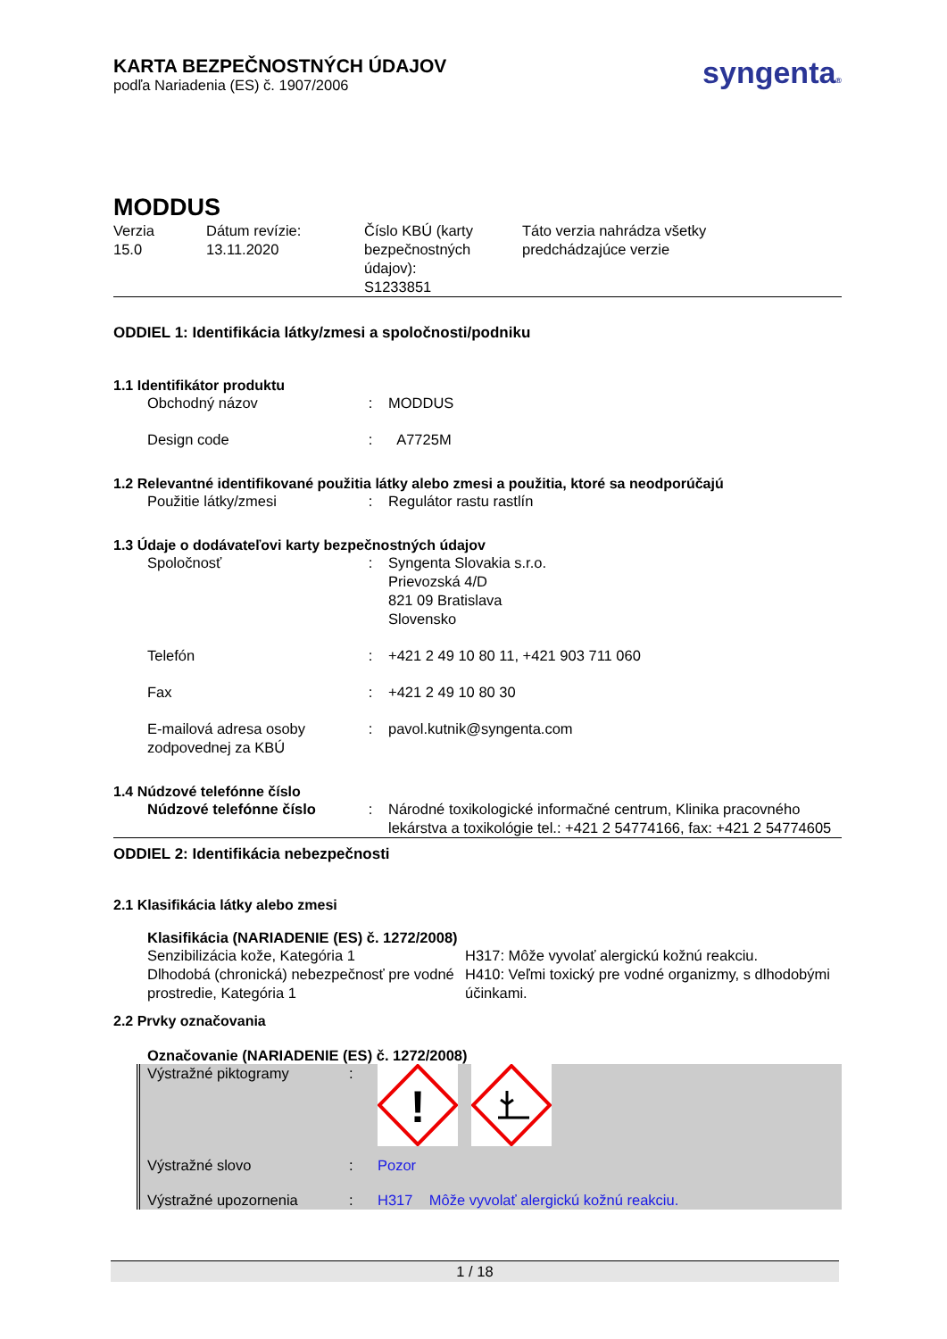KARTA BEZPEČNOSTNÝCH ÚDAJOV
podľa Nariadenia (ES) č. 1907/2006
syngenta®
MODDUS
| Verzia 15.0 | Dátum revízie: 13.11.2020 | Číslo KBÚ (karty bezpečnostných údajov): S1233851 | Táto verzia nahrádza všetky predchádzajúce verzie |
ODDIEL 1: Identifikácia látky/zmesi a spoločnosti/podniku
1.1 Identifikátor produktu
| Obchodný názov | : | MODDUS |
| Design code | : | A7725M |
1.2 Relevantné identifikované použitia látky alebo zmesi a použitia, ktoré sa neodporúčajú
| Použitie látky/zmesi | : | Regulátor rastu rastlín |
1.3 Údaje o dodávateľovi karty bezpečnostných údajov
| Spoločnosť | : | Syngenta Slovakia s.r.o. Prievozská 4/D 821 09 Bratislava Slovensko |
| Telefón | : | +421 2 49 10 80 11, +421 903 711 060 |
| Fax | : | +421 2 49 10 80 30 |
| E-mailová adresa osoby zodpovednej za KBÚ | : | pavol.kutnik@syngenta.com |
1.4 Núdzové telefónne číslo
| Núdzové telefónne číslo | : | Národné toxikologické informačné centrum, Klinika pracovného lekárstva a toxikológie tel.: +421 2 54774166, fax: +421 2 54774605 |
ODDIEL 2: Identifikácia nebezpečnosti
2.1 Klasifikácia látky alebo zmesi
Klasifikácia (NARIADENIE (ES) č. 1272/2008)
| Senzibilizácia kože, Kategória 1 Dlhodobá (chronická) nebezpečnosť pre vodné prostredie, Kategória 1 | H317: Môže vyvolať alergickú kožnú reakciu. H410: Veľmi toxický pre vodné organizmy, s dlhodobými účinkami. |
2.2 Prvky označovania
Označovanie (NARIADENIE (ES) č. 1272/2008)
| Výstražné piktogramy | : | ! |
| Výstražné slovo | : | Pozor |
| Výstražné upozornenia | : | H317 Môže vyvolať alergickú kožnú reakciu. |
1 / 18